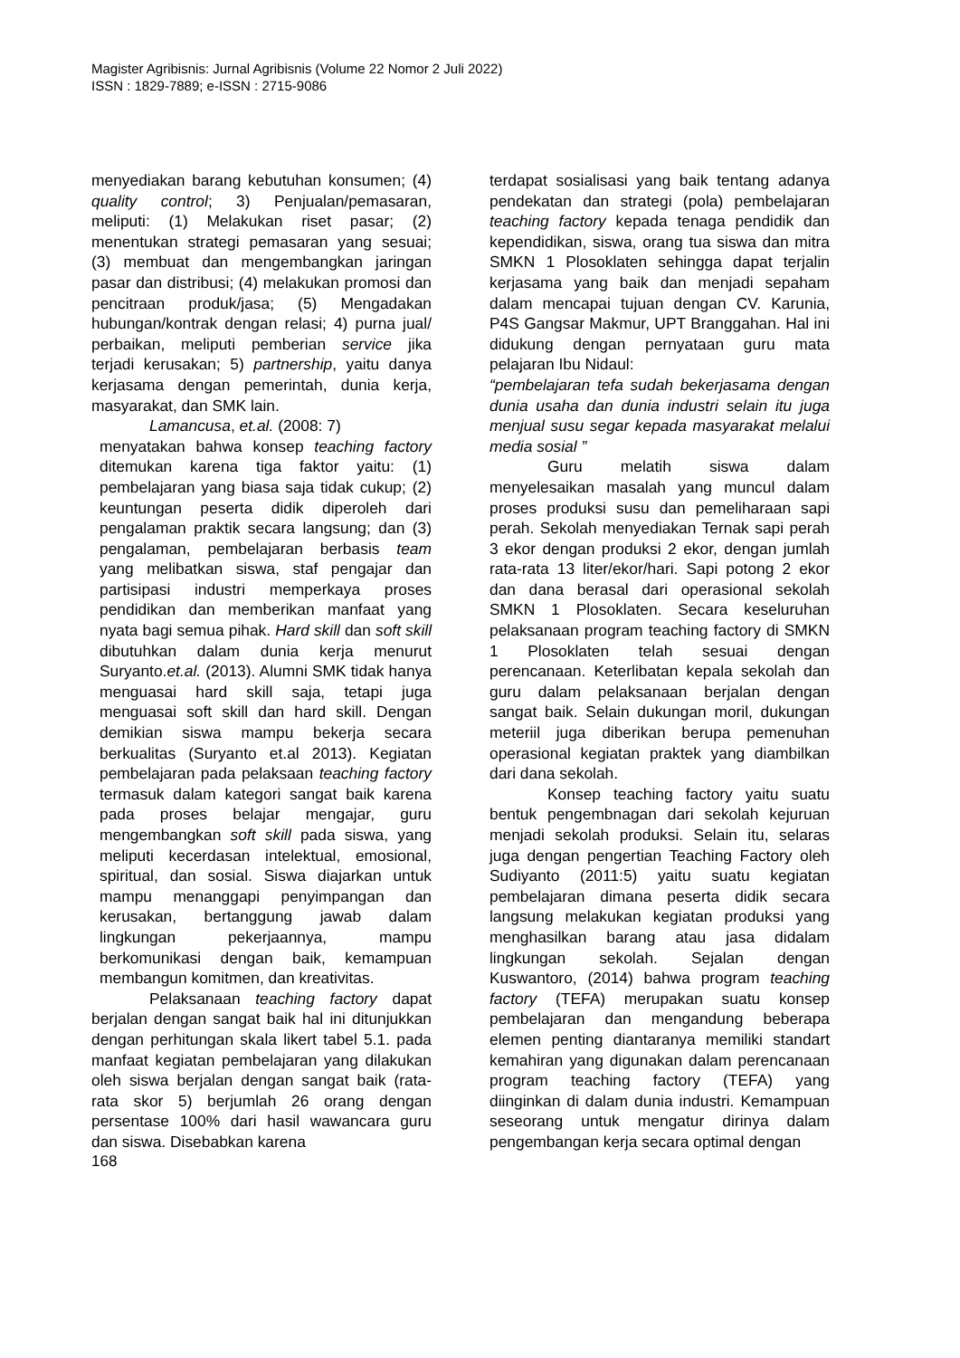Magister Agribisnis: Jurnal Agribisnis (Volume 22 Nomor 2 Juli 2022)
ISSN : 1829-7889; e-ISSN : 2715-9086
menyediakan barang kebutuhan konsumen; (4) quality control; 3) Penjualan/pemasaran, meliputi: (1) Melakukan riset pasar; (2) menentukan strategi pemasaran yang sesuai; (3) membuat dan mengembangkan jaringan pasar dan distribusi; (4) melakukan promosi dan pencitraan produk/jasa; (5) Mengadakan hubungan/kontrak dengan relasi; 4) purna jual/ perbaikan, meliputi pemberian service jika terjadi kerusakan; 5) partnership, yaitu danya kerjasama dengan pemerintah, dunia kerja, masyarakat, dan SMK lain.
Lamancusa, et.al. (2008: 7)
menyatakan bahwa konsep teaching factory ditemukan karena tiga faktor yaitu: (1) pembelajaran yang biasa saja tidak cukup; (2) keuntungan peserta didik diperoleh dari pengalaman praktik secara langsung; dan (3) pengalaman, pembelajaran berbasis team yang melibatkan siswa, staf pengajar dan partisipasi industri memperkaya proses pendidikan dan memberikan manfaat yang nyata bagi semua pihak. Hard skill dan soft skill dibutuhkan dalam dunia kerja menurut Suryanto.et.al. (2013). Alumni SMK tidak hanya menguasai hard skill saja, tetapi juga menguasai soft skill dan hard skill. Dengan demikian siswa mampu bekerja secara berkualitas (Suryanto et.al 2013). Kegiatan pembelajaran pada pelaksaan teaching factory termasuk dalam kategori sangat baik karena pada proses belajar mengajar, guru mengembangkan soft skill pada siswa, yang meliputi kecerdasan intelektual, emosional, spiritual, dan sosial. Siswa diajarkan untuk mampu menanggapi penyimpangan dan kerusakan, bertanggung jawab dalam lingkungan pekerjaannya, mampu berkomunikasi dengan baik, kemampuan membangun komitmen, dan kreativitas.
Pelaksanaan teaching factory dapat berjalan dengan sangat baik hal ini ditunjukkan dengan perhitungan skala likert tabel 5.1. pada manfaat kegiatan pembelajaran yang dilakukan oleh siswa berjalan dengan sangat baik (rata-rata skor 5) berjumlah 26 orang dengan persentase 100% dari hasil wawancara guru dan siswa. Disebabkan karena
terdapat sosialisasi yang baik tentang adanya pendekatan dan strategi (pola) pembelajaran teaching factory kepada tenaga pendidik dan kependidikan, siswa, orang tua siswa dan mitra SMKN 1 Plosoklaten sehingga dapat terjalin kerjasama yang baik dan menjadi sepaham dalam mencapai tujuan dengan CV. Karunia, P4S Gangsar Makmur, UPT Branggahan. Hal ini didukung dengan pernyataan guru mata pelajaran Ibu Nidaul:
“pembelajaran tefa sudah bekerjasama dengan dunia usaha dan dunia industri selain itu juga menjual susu segar kepada masyarakat melalui media sosial ”
Guru melatih siswa dalam menyelesaikan masalah yang muncul dalam proses produksi susu dan pemeliharaan sapi perah. Sekolah menyediakan Ternak sapi perah 3 ekor dengan produksi 2 ekor, dengan jumlah rata-rata 13 liter/ekor/hari. Sapi potong 2 ekor dan dana berasal dari operasional sekolah SMKN 1 Plosoklaten. Secara keseluruhan pelaksanaan program teaching factory di SMKN 1 Plosoklaten telah sesuai dengan perencanaan. Keterlibatan kepala sekolah dan guru dalam pelaksanaan berjalan dengan sangat baik. Selain dukungan moril, dukungan meteriil juga diberikan berupa pemenuhan operasional kegiatan praktek yang diambilkan dari dana sekolah.
Konsep teaching factory yaitu suatu bentuk pengembnagan dari sekolah kejuruan menjadi sekolah produksi. Selain itu, selaras juga dengan pengertian Teaching Factory oleh Sudiyanto (2011:5) yaitu suatu kegiatan pembelajaran dimana peserta didik secara langsung melakukan kegiatan produksi yang menghasilkan barang atau jasa didalam lingkungan sekolah. Sejalan dengan Kuswantoro, (2014) bahwa program teaching factory (TEFA) merupakan suatu konsep pembelajaran dan mengandung beberapa elemen penting diantaranya memiliki standart kemahiran yang digunakan dalam perencanaan program teaching factory (TEFA) yang diinginkan di dalam dunia industri. Kemampuan seseorang untuk mengatur dirinya dalam pengembangan kerja secara optimal dengan
168